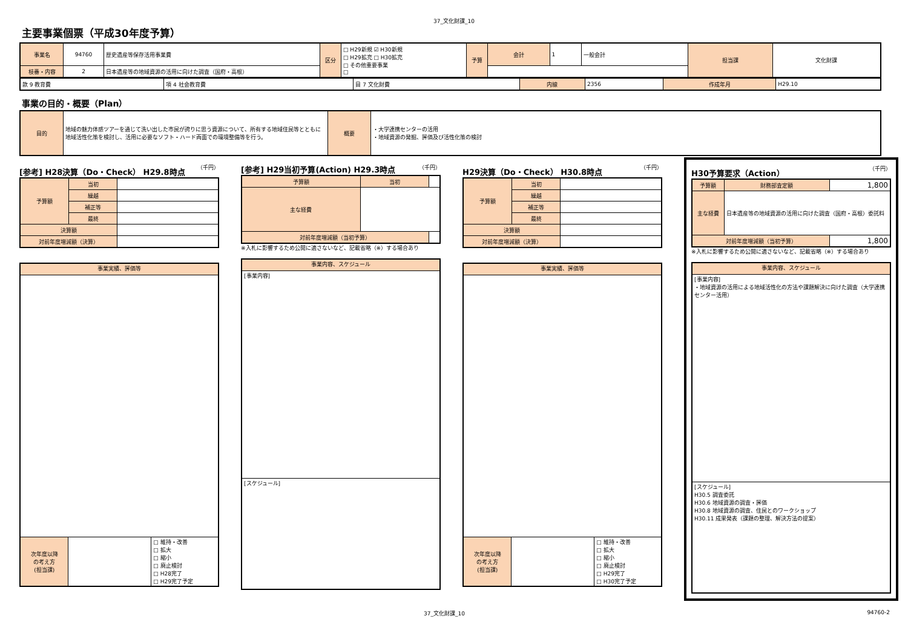37_文化財課_10
主要事業個票（平成30年度予算）
| 事業名 | 94760 | 歴史遺産等保存活用事業費 | 区分 | □ H29新規 ☑ H30新規 □ H29拡充 □ H30拡充 □ その他重要事業 □ | 予算 | 会計 | 1 | 一般会計 | 担当課 | 文化財課 |
| 枝番・内容 | 2 | 日本遺産等の地域資源の活用に向けた調査（国府・高根） | | | | | | | | |
| 款 9 教育費 | 項 4 社会教育費 | 目 7 文化財費 | 内線 | 2356 | 作成年月 | H29.10 |
事業の目的・概要（Plan）
| 目的 | 地域の魅力体感ツアーを通じて洗い出した市民が誇りに思う資源について、所有する地域住民等とともに地域活性化策を検討し、活用に必要なソフト・ハード両面での環境整備等を行う。 | 概要 | ・大学連携センターの活用 ・地域資源の発掘、評価及び活性化策の検討 |
[参考] H28決算（Do・Check） H29.8時点 （千円）
| 予算額 | 当初 | |
| | 繰越 | |
| | 補正等 | |
| | 最終 | |
| 決算額 | | |
| 対前年度増減額（決算） | | |
| 事業実績、評価等 | | |
| 次年度以降 の考え方 (担当課) | | □ 維持・改善 □ 拡大 □ 縮小 □ 廃止検討 □ H28完了 □ H29完了予定 |
[参考] H29当初予算(Action) H29.3時点 （千円）
| 予算額 | 当初 | |
| 主な経費 | | |
| 対前年度増減額（当初予算） | | |
※入札に影響するため公開に適さないなど、記載省略（※）する場合あり
| 事業内容、スケジュール |
| [事業内容] |
| [スケジュール] |
H29決算（Do・Check） H30.8時点 （千円）
| 予算額 | 当初 | |
| | 繰越 | |
| | 補正等 | |
| | 最終 | |
| 決算額 | | |
| 対前年度増減額（決算） | | |
| 事業実績、評価等 | | |
| 次年度以降 の考え方 (担当課) | | □ 維持・改善 □ 拡大 □ 縮小 □ 廃止検討 □ H29完了 □ H30完了予定 |
H30予算要求（Action） （千円）
| 予算額 | 財務部査定額 | 1,800 |
| 主な経費 | 日本遺産等の地域資源の活用に向けた調査（国府・高根）委託料 | |
| 対前年度増減額（当初予算） | | 1,800 |
※入札に影響するため公開に適さないなど、記載省略（※）する場合あり
| 事業内容、スケジュール |
| [事業内容] ・地域資源の活用による地域活性化の方法や課題解決に向けた調査（大学連携センター活用） |
| [スケジュール] H30.5 調査委託 H30.6 地域資源の調査・評価 H30.8 地域資源の調査、住民とのワークショップ H30.11 成果発表（課題の整理、解決方法の提案） |
37_文化財課_10 94760-2